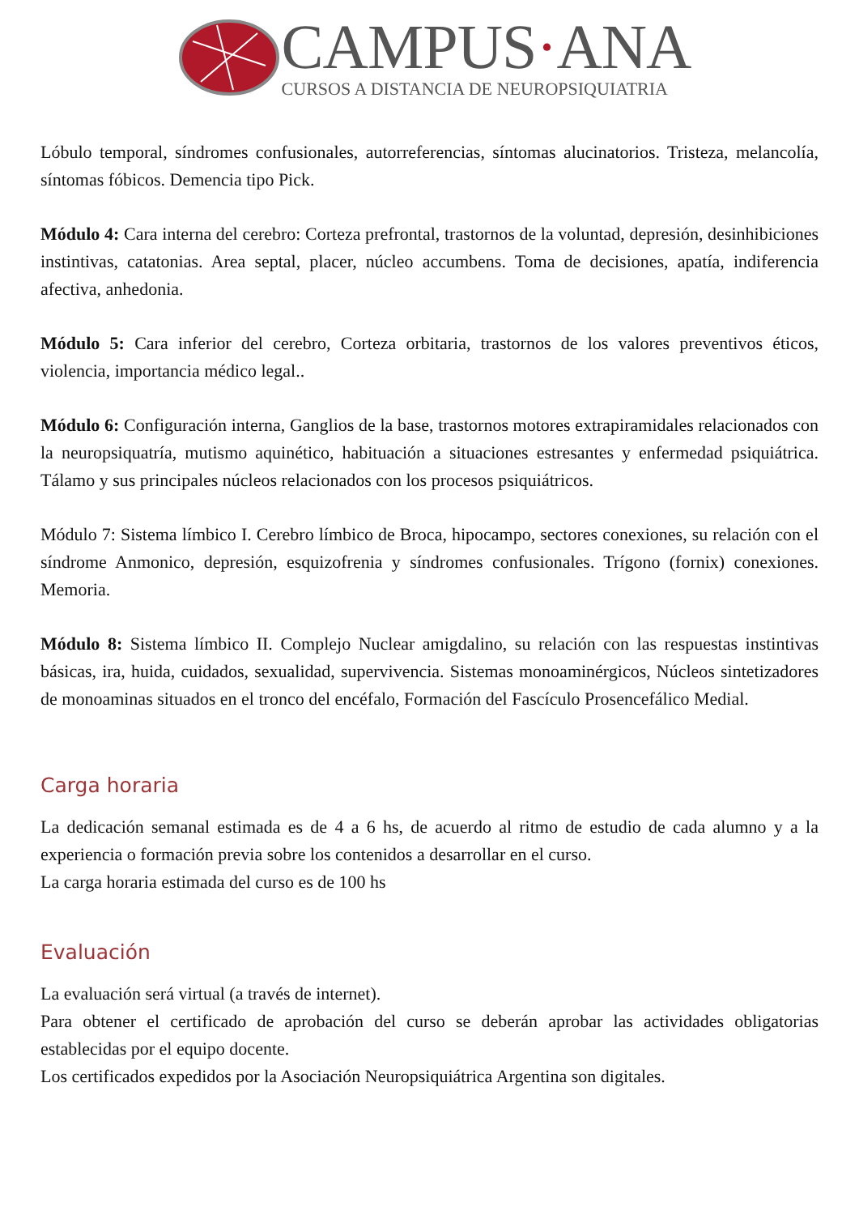CAMPUS·ANA
CURSOS A DISTANCIA DE NEUROPSIQUIATRIA
Lóbulo temporal, síndromes confusionales, autorreferencias, síntomas alucinatorios. Tristeza, melancolía, síntomas fóbicos. Demencia tipo Pick.
Módulo 4: Cara interna del cerebro: Corteza prefrontal, trastornos de la voluntad, depresión, desinhibiciones instintivas, catatonias. Area septal, placer, núcleo accumbens. Toma de decisiones, apatía, indiferencia afectiva, anhedonia.
Módulo 5: Cara inferior del cerebro, Corteza orbitaria, trastornos de los valores preventivos éticos, violencia, importancia médico legal..
Módulo 6: Configuración interna, Ganglios de la base, trastornos motores extrapiramidales relacionados con la neuropsiquatría, mutismo aquinético, habituación a situaciones estresantes y enfermedad psiquiátrica. Tálamo y sus principales núcleos relacionados con los procesos psiquiátricos.
Módulo 7: Sistema límbico I. Cerebro límbico de Broca, hipocampo, sectores conexiones, su relación con el síndrome Anmonico, depresión, esquizofrenia y síndromes confusionales. Trígono (fornix) conexiones. Memoria.
Módulo 8: Sistema límbico II. Complejo Nuclear amigdalino, su relación con las respuestas instintivas básicas, ira, huida, cuidados, sexualidad, supervivencia. Sistemas monoaminérgicos, Núcleos sintetizadores de monoaminas situados en el tronco del encéfalo, Formación del Fascículo Prosencefálico Medial.
Carga horaria
La dedicación semanal estimada es de 4 a 6 hs, de acuerdo al ritmo de estudio de cada alumno y a la experiencia o formación previa sobre los contenidos a desarrollar en el curso.
La carga horaria estimada del curso es de 100 hs
Evaluación
La evaluación será virtual (a través de internet).
Para obtener el certificado de aprobación del curso se deberán aprobar las actividades obligatorias establecidas por el equipo docente.
Los certificados expedidos por la Asociación Neuropsiquiátrica Argentina son digitales.